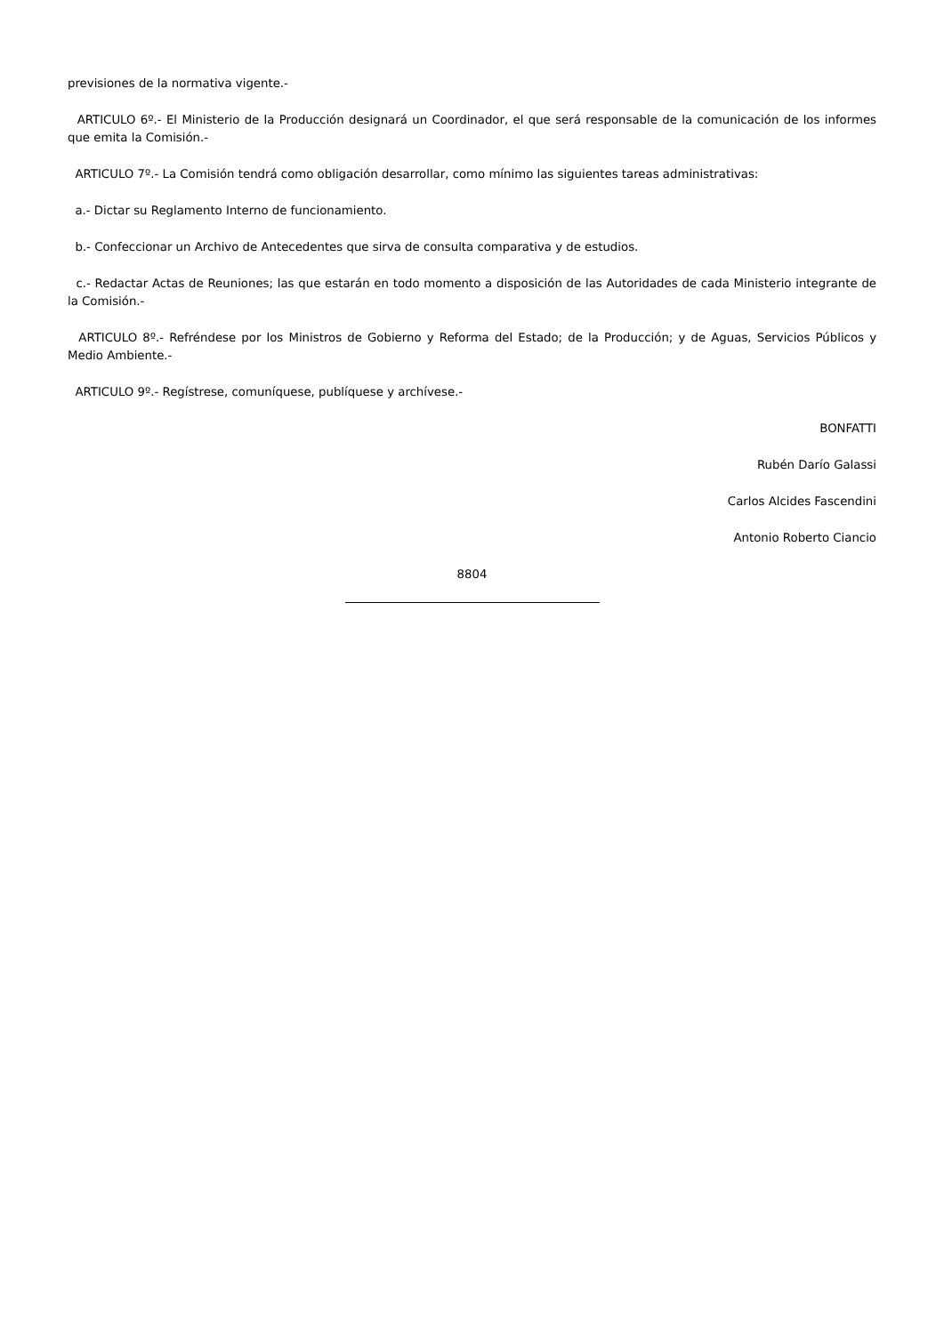previsiones de la normativa vigente.-
ARTICULO 6º.- El Ministerio de la Producción designará un Coordinador, el que será responsable de la comunicación de los informes que emita la Comisión.-
ARTICULO 7º.- La Comisión tendrá como obligación desarrollar, como mínimo las siguientes tareas administrativas:
a.- Dictar su Reglamento Interno de funcionamiento.
b.- Confeccionar un Archivo de Antecedentes que sirva de consulta comparativa y de estudios.
c.- Redactar Actas de Reuniones; las que estarán en todo momento a disposición de las Autoridades de cada Ministerio integrante de la Comisión.-
ARTICULO 8º.- Refréndese por los Ministros de Gobierno y Reforma del Estado; de la Producción; y de Aguas, Servicios Públicos y Medio Ambiente.-
ARTICULO 9º.- Regístrese, comuníquese, publíquese y archívese.-
BONFATTI
Rubén Darío Galassi
Carlos Alcides Fascendini
Antonio Roberto Ciancio
8804